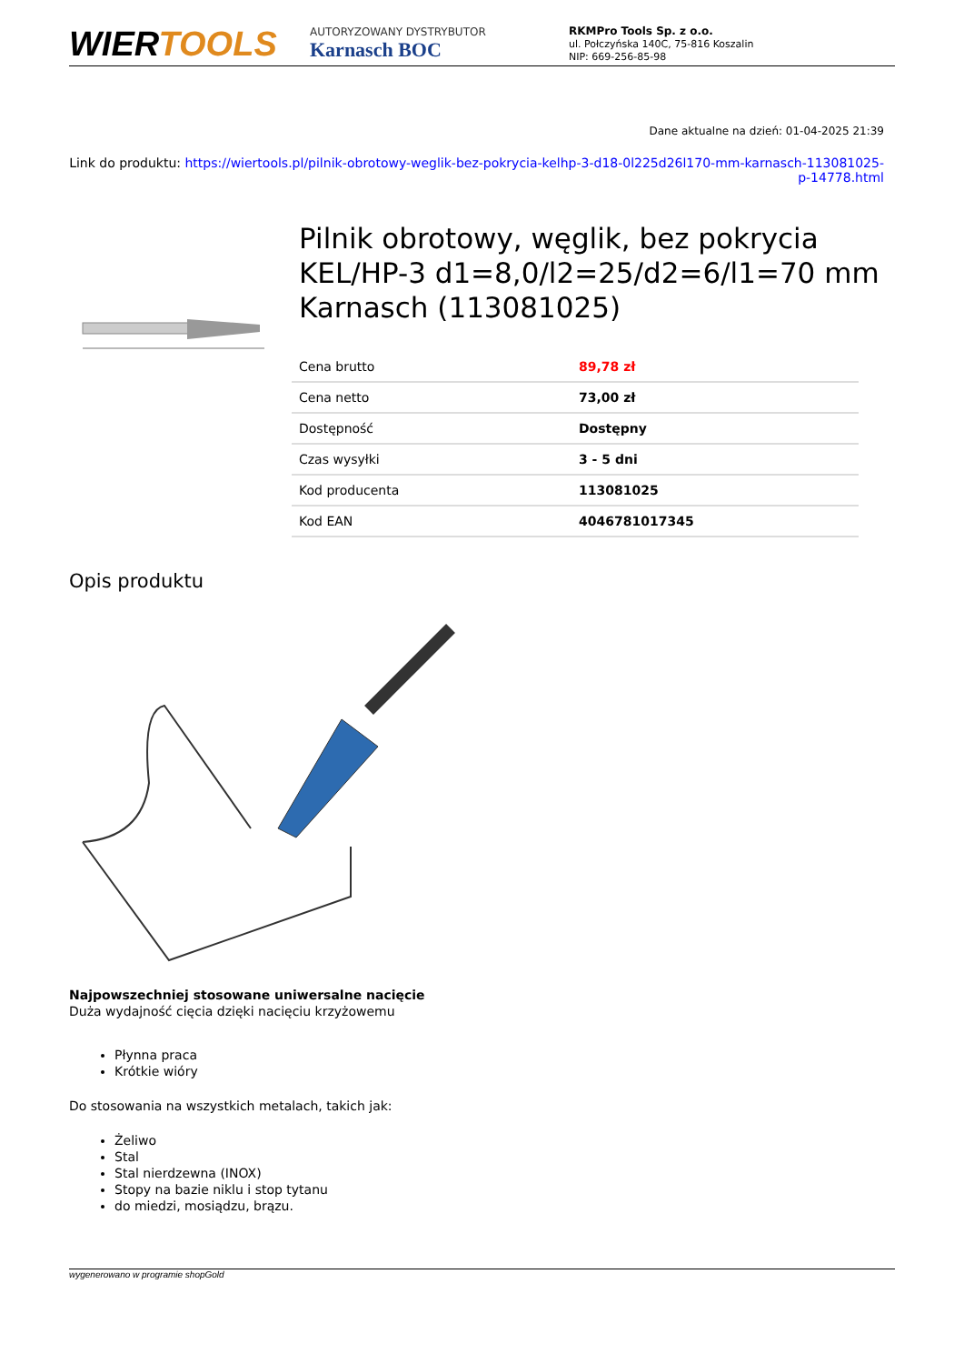WIERTOOLS
AUTORYZOWANY DYSTRYBUTOR
Karnasch BOC
RKMPro Tools Sp. z o.o.
ul. Połczyńska 140C, 75-816 Koszalin
NIP: 669-256-85-98
Dane aktualne na dzień: 01-04-2025 21:39
Link do produktu: https://wiertools.pl/pilnik-obrotowy-weglik-bez-pokrycia-kelhp-3-d18-0l225d26l170-mm-karnasch-113081025-p-14778.html
Pilnik obrotowy, węglik, bez pokrycia KEL/HP-3 d1=8,0/l2=25/d2=6/l1=70 mm Karnasch (113081025)
| Cena brutto | 89,78 zł |
| Cena netto | 73,00 zł |
| Dostępność | Dostępny |
| Czas wysyłki | 3 - 5 dni |
| Kod producenta | 113081025 |
| Kod EAN | 4046781017345 |
Opis produktu
Najpowszechniej stosowane uniwersalne nacięcie
Duża wydajność cięcia dzięki nacięciu krzyżowemu
Płynna praca
Krótkie wióry
Do stosowania na wszystkich metalach, takich jak:
Żeliwo
Stal
Stal nierdzewna (INOX)
Stopy na bazie niklu i stop tytanu
do miedzi, mosiądzu, brązu.
wygenerowano w programie shopGold